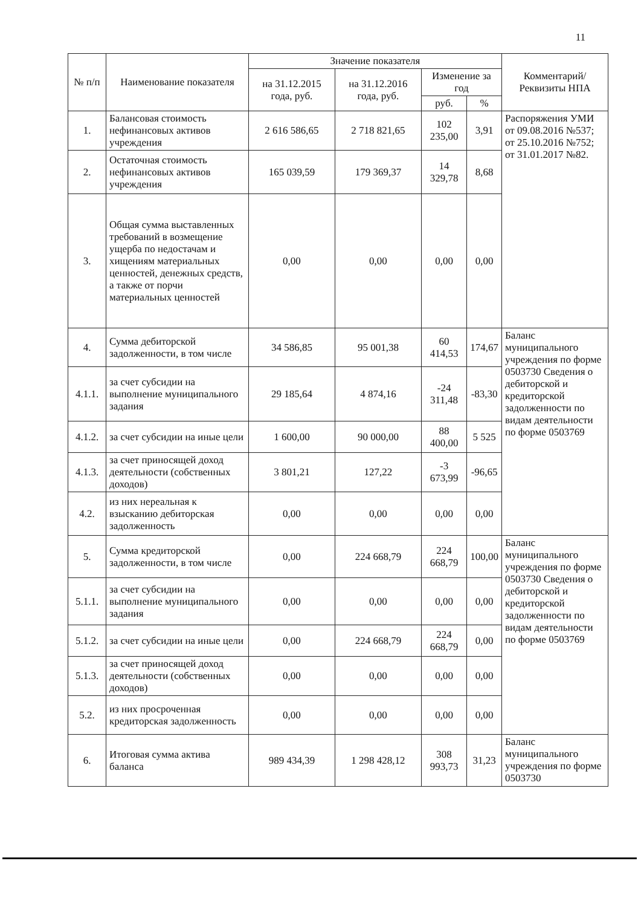11
| № п/п | Наименование показателя | Значение показателя | | | | Комментарий/ Реквизиты НПА |
| --- | --- | --- | --- | --- | --- | --- |
| | | на 31.12.2015 года, руб. | на 31.12.2016 года, руб. | Изменение за год | | |
| | | | | руб. | % | |
| 1. | Балансовая стоимость нефинансовых активов учреждения | 2 616 586,65 | 2 718 821,65 | 102 235,00 | 3,91 | Распоряжения УМИ от 09.08.2016 №537; от 25.10.2016 №752; от 31.01.2017 №82. |
| 2. | Остаточная стоимость нефинансовых активов учреждения | 165 039,59 | 179 369,37 | 14 329,78 | 8,68 | |
| 3. | Общая сумма выставленных требований в возмещение ущерба по недостачам и хищениям материальных ценностей, денежных средств, а также от порчи материальных ценностей | 0,00 | 0,00 | 0,00 | 0,00 | |
| 4. | Сумма дебиторской задолженности, в том числе | 34 586,85 | 95 001,38 | 60 414,53 | 174,67 | Баланс муниципального учреждения по форме 0503730 Сведения о дебиторской и кредиторской задолженности по видам деятельности по форме 0503769 |
| 4.1.1. | за счет субсидии на выполнение муниципального задания | 29 185,64 | 4 874,16 | -24 311,48 | -83,30 | |
| 4.1.2. | за счет субсидии на иные цели | 1 600,00 | 90 000,00 | 88 400,00 | 5 525 | |
| 4.1.3. | за счет приносящей доход деятельности (собственных доходов) | 3 801,21 | 127,22 | -3 673,99 | -96,65 | |
| 4.2. | из них нереальная к взысканию дебиторская задолженность | 0,00 | 0,00 | 0,00 | 0,00 | |
| 5. | Сумма кредиторской задолженности, в том числе | 0,00 | 224 668,79 | 224 668,79 | 100,00 | Баланс муниципального учреждения по форме 0503730 Сведения о дебиторской и кредиторской задолженности по видам деятельности по форме 0503769 |
| 5.1.1. | за счет субсидии на выполнение муниципального задания | 0,00 | 0,00 | 0,00 | 0,00 | |
| 5.1.2. | за счет субсидии на иные цели | 0,00 | 224 668,79 | 224 668,79 | 0,00 | |
| 5.1.3. | за счет приносящей доход деятельности (собственных доходов) | 0,00 | 0,00 | 0,00 | 0,00 | |
| 5.2. | из них просроченная кредиторская задолженность | 0,00 | 0,00 | 0,00 | 0,00 | |
| 6. | Итоговая сумма актива баланса | 989 434,39 | 1 298 428,12 | 308 993,73 | 31,23 | Баланс муниципального учреждения по форме 0503730 |